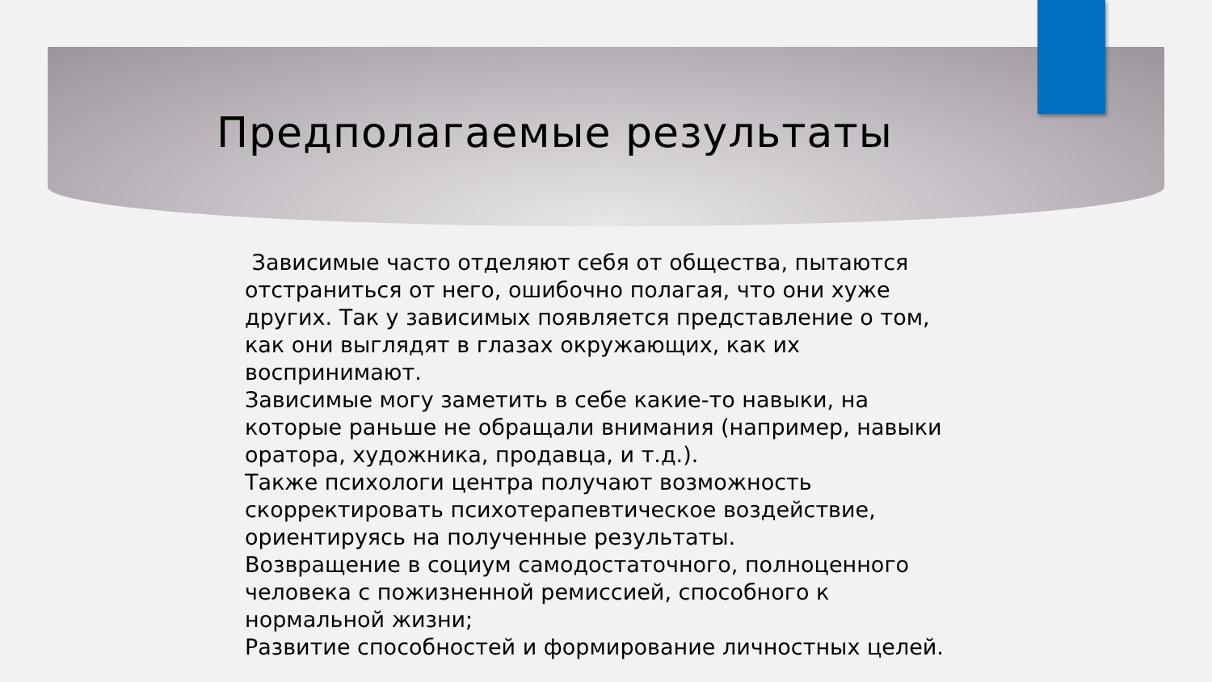Предполагаемые результаты
Зависимые часто отделяют себя от общества, пытаются отстраниться от него, ошибочно полагая, что они хуже других. Так у зависимых появляется представление о том, как они выглядят в глазах окружающих, как их воспринимают.
Зависимые могу заметить в себе какие-то навыки, на которые раньше не обращали внимания (например, навыки оратора, художника, продавца, и т.д.).
Также психологи центра получают возможность скорректировать психотерапевтическое воздействие, ориентируясь на полученные результаты.
Возвращение в социум самодостаточного, полноценного человека с пожизненной ремиссией, способного к нормальной жизни;
Развитие способностей и формирование личностных целей.